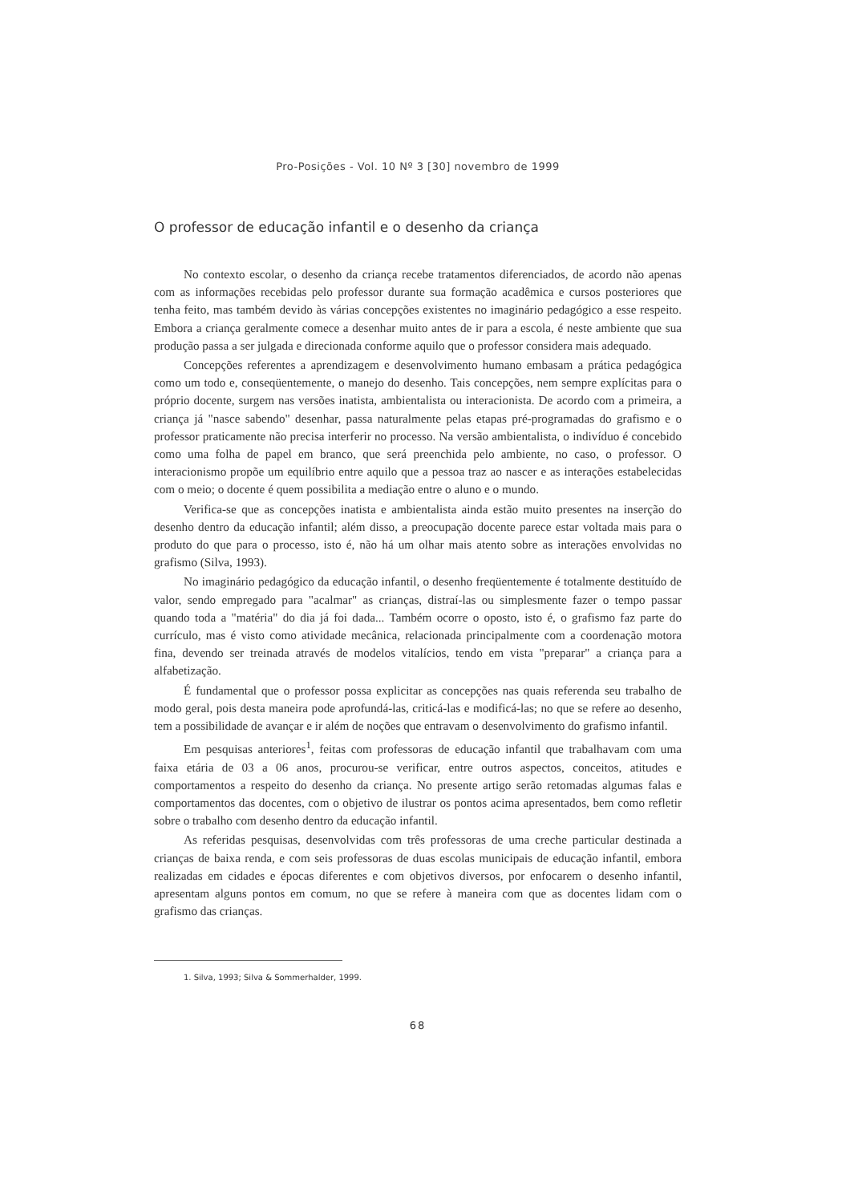Pro-Posições - Vol. 10 Nº 3 [30] novembro de 1999
O professor de educação infantil e o desenho da criança
No contexto escolar, o desenho da criança recebe tratamentos diferenciados, de acordo não apenas com as informações recebidas pelo professor durante sua formação acadêmica e cursos posteriores que tenha feito, mas também devido às várias concepções existentes no imaginário pedagógico a esse respeito. Embora a criança geralmente comece a desenhar muito antes de ir para a escola, é neste ambiente que sua produção passa a ser julgada e direcionada conforme aquilo que o professor considera mais adequado.
Concepções referentes a aprendizagem e desenvolvimento humano embasam a prática pedagógica como um todo e, conseqüentemente, o manejo do desenho. Tais concepções, nem sempre explícitas para o próprio docente, surgem nas versões inatista, ambientalista ou interacionista. De acordo com a primeira, a criança já "nasce sabendo" desenhar, passa naturalmente pelas etapas pré-programadas do grafismo e o professor praticamente não precisa interferir no processo. Na versão ambientalista, o indivíduo é concebido como uma folha de papel em branco, que será preenchida pelo ambiente, no caso, o professor. O interacionismo propõe um equilíbrio entre aquilo que a pessoa traz ao nascer e as interações estabelecidas com o meio; o docente é quem possibilita a mediação entre o aluno e o mundo.
Verifica-se que as concepções inatista e ambientalista ainda estão muito presentes na inserção do desenho dentro da educação infantil; além disso, a preocupação docente parece estar voltada mais para o produto do que para o processo, isto é, não há um olhar mais atento sobre as interações envolvidas no grafismo (Silva, 1993).
No imaginário pedagógico da educação infantil, o desenho freqüentemente é totalmente destituído de valor, sendo empregado para "acalmar" as crianças, distraí-las ou simplesmente fazer o tempo passar quando toda a "matéria" do dia já foi dada... Também ocorre o oposto, isto é, o grafismo faz parte do currículo, mas é visto como atividade mecânica, relacionada principalmente com a coordenação motora fina, devendo ser treinada através de modelos vitalícios, tendo em vista "preparar" a criança para a alfabetização.
É fundamental que o professor possa explicitar as concepções nas quais referenda seu trabalho de modo geral, pois desta maneira pode aprofundá-las, criticá-las e modificá-las; no que se refere ao desenho, tem a possibilidade de avançar e ir além de noções que entravam o desenvolvimento do grafismo infantil.
Em pesquisas anteriores<sup>1</sup>, feitas com professoras de educação infantil que trabalhavam com uma faixa etária de 03 a 06 anos, procurou-se verificar, entre outros aspectos, conceitos, atitudes e comportamentos a respeito do desenho da criança. No presente artigo serão retomadas algumas falas e comportamentos das docentes, com o objetivo de ilustrar os pontos acima apresentados, bem como refletir sobre o trabalho com desenho dentro da educação infantil.
As referidas pesquisas, desenvolvidas com três professoras de uma creche particular destinada a crianças de baixa renda, e com seis professoras de duas escolas municipais de educação infantil, embora realizadas em cidades e épocas diferentes e com objetivos diversos, por enfocarem o desenho infantil, apresentam alguns pontos em comum, no que se refere à maneira com que as docentes lidam com o grafismo das crianças.
1. Silva, 1993; Silva & Sommerhalder, 1999.
68